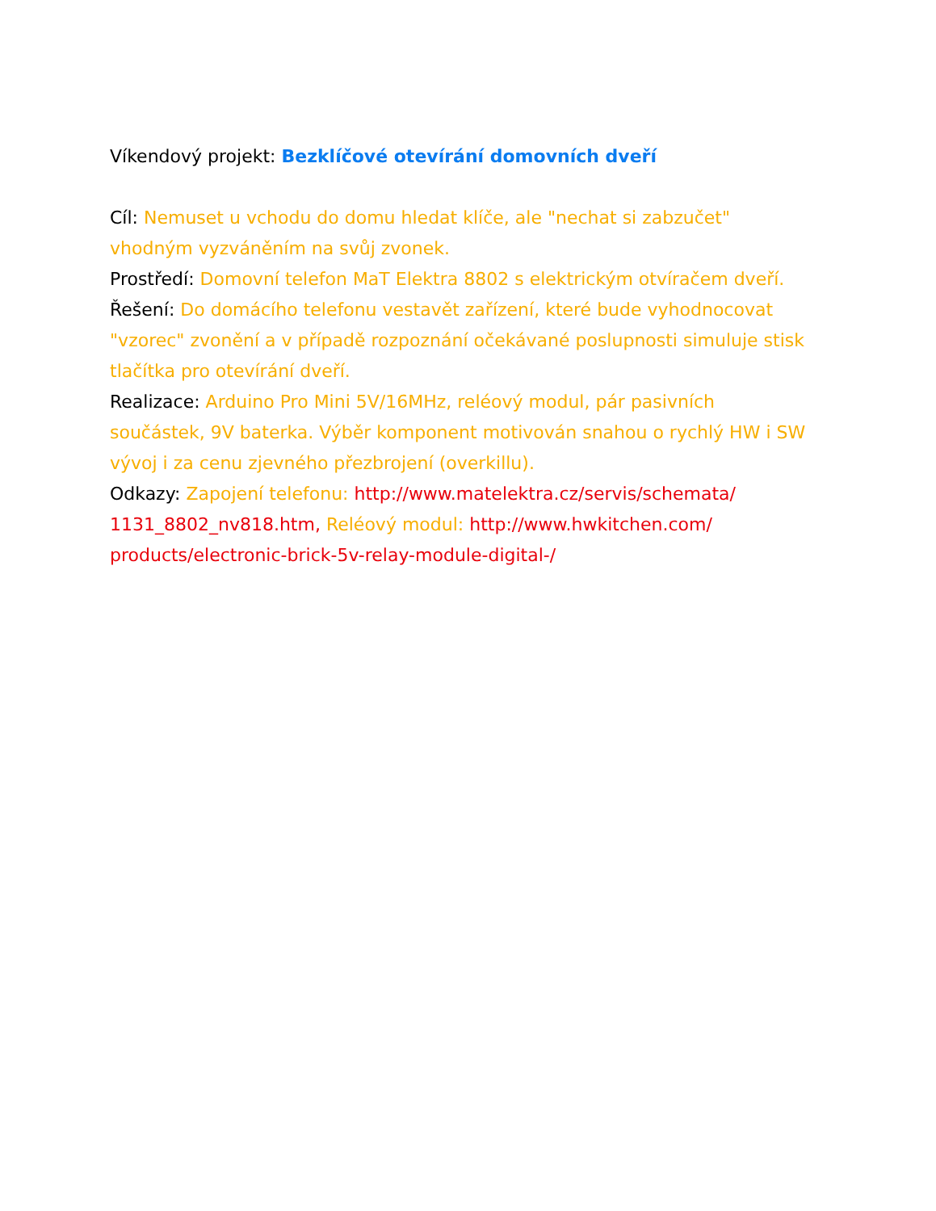Víkendový projekt: Bezklíčové otevírání domovních dveří
Cíl: Nemuset u vchodu do domu hledat klíče, ale "nechat si zabzučet" vhodným vyzváněním na svůj zvonek.
Prostředí: Domovní telefon MaT Elektra 8802 s elektrickým otvíračem dveří.
Řešení: Do domácího telefonu vestavět zařízení, které bude vyhodnocovat "vzorec" zvonění a v případě rozpoznání očekávané poslupnosti simuluje stisk tlačítka pro otevírání dveří.
Realizace: Arduino Pro Mini 5V/16MHz, reléový modul, pár pasivních součástek, 9V baterka. Výběr komponent motivován snahou o rychlý HW i SW vývoj i za cenu zjevného přezbrojení (overkillu).
Odkazy: Zapojení telefonu: http://www.matelektra.cz/servis/schemata/ 1131_8802_nv818.htm, Reléový modul: http://www.hwkitchen.com/ products/electronic-brick-5v-relay-module-digital-/